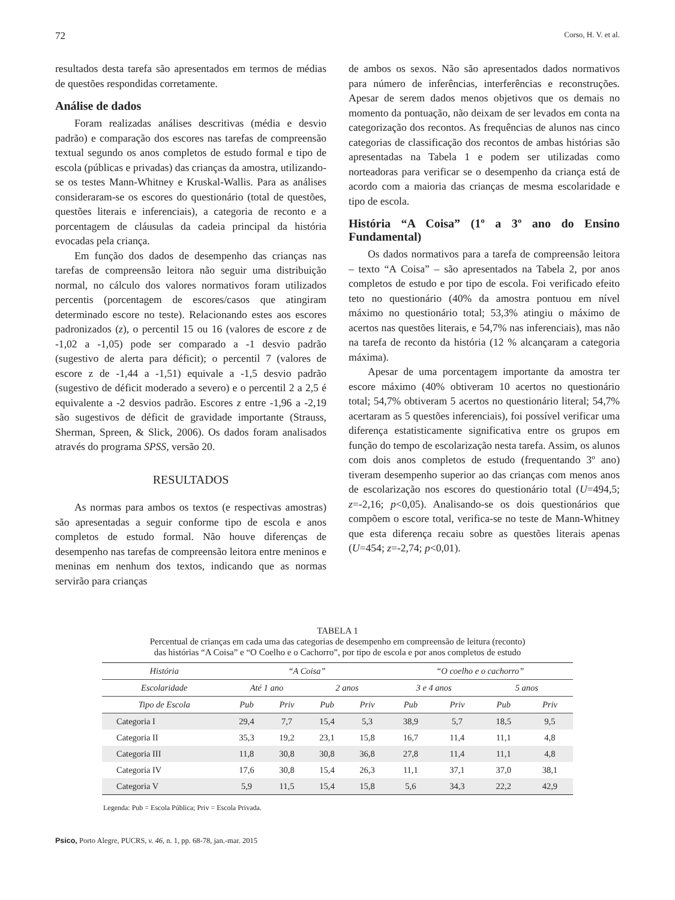72 Corso, H. V. et al.
resultados desta tarefa são apresentados em termos de médias de questões respondidas corretamente.
Análise de dados
Foram realizadas análises descritivas (média e desvio padrão) e comparação dos escores nas tarefas de compreensão textual segundo os anos completos de estudo formal e tipo de escola (públicas e privadas) das crianças da amostra, utilizando-se os testes Mann-Whitney e Kruskal-Wallis. Para as análises consideraram-se os escores do questionário (total de questões, questões literais e inferenciais), a categoria de reconto e a porcentagem de cláusulas da cadeia principal da história evocadas pela criança.
Em função dos dados de desempenho das crianças nas tarefas de compreensão leitora não seguir uma distribuição normal, no cálculo dos valores normativos foram utilizados percentis (porcentagem de escores/casos que atingiram determinado escore no teste). Relacionando estes aos escores padronizados (z), o percentil 15 ou 16 (valores de escore z de -1,02 a -1,05) pode ser comparado a -1 desvio padrão (sugestivo de alerta para déficit); o percentil 7 (valores de escore z de -1,44 a -1,51) equivale a -1,5 desvio padrão (sugestivo de déficit moderado a severo) e o percentil 2 a 2,5 é equivalente a -2 desvios padrão. Escores z entre -1,96 a -2,19 são sugestivos de déficit de gravidade importante (Strauss, Sherman, Spreen, & Slick, 2006). Os dados foram analisados através do programa SPSS, versão 20.
RESULTADOS
As normas para ambos os textos (e respectivas amostras) são apresentadas a seguir conforme tipo de escola e anos completos de estudo formal. Não houve diferenças de desempenho nas tarefas de compreensão leitora entre meninos e meninas em nenhum dos textos, indicando que as normas servirão para crianças
de ambos os sexos. Não são apresentados dados normativos para número de inferências, interferências e reconstruções. Apesar de serem dados menos objetivos que os demais no momento da pontuação, não deixam de ser levados em conta na categorização dos recontos. As frequências de alunos nas cinco categorias de classificação dos recontos de ambas histórias são apresentadas na Tabela 1 e podem ser utilizadas como norteadoras para verificar se o desempenho da criança está de acordo com a maioria das crianças de mesma escolaridade e tipo de escola.
História “A Coisa” (1º a 3º ano do Ensino Fundamental)
Os dados normativos para a tarefa de compreensão leitora – texto “A Coisa” – são apresentados na Tabela 2, por anos completos de estudo e por tipo de escola. Foi verificado efeito teto no questionário (40% da amostra pontuou em nível máximo no questionário total; 53,3% atingiu o máximo de acertos nas questões literais, e 54,7% nas inferenciais), mas não na tarefa de reconto da história (12 % alcançaram a categoria máxima).
Apesar de uma porcentagem importante da amostra ter escore máximo (40% obtiveram 10 acertos no questionário total; 54,7% obtiveram 5 acertos no questionário literal; 54,7% acertaram as 5 questões inferenciais), foi possível verificar uma diferença estatisticamente significativa entre os grupos em função do tempo de escolarização nesta tarefa. Assim, os alunos com dois anos completos de estudo (frequentando 3º ano) tiveram desempenho superior ao das crianças com menos anos de escolarização nos escores do questionário total (U=494,5; z=-2,16; p<0,05). Analisando-se os dois questionários que compõem o escore total, verifica-se no teste de Mann-Whitney que esta diferença recaiu sobre as questões literais apenas (U=454; z=-2,74; p<0,01).
TABELA 1
Percentual de crianças em cada uma das categorias de desempenho em compreensão de leitura (reconto)
das histórias “A Coisa” e “O Coelho e o Cachorro”, por tipo de escola e por anos completos de estudo
| História | “A Coisa” | | | | “O coelho e o cachorro” | | | |
| --- | --- | --- | --- | --- | --- | --- | --- | --- |
| Escolaridade | Até 1 ano | | 2 anos | | 3 e 4 anos | | 5 anos | |
| Tipo de Escola | Pub | Priv | Pub | Priv | Pub | Priv | Pub | Priv |
| Categoria I | 29,4 | 7,7 | 15,4 | 5,3 | 38,9 | 5,7 | 18,5 | 9,5 |
| Categoria II | 35,3 | 19,2 | 23,1 | 15,8 | 16,7 | 11,4 | 11,1 | 4,8 |
| Categoria III | 11,8 | 30,8 | 30,8 | 36,8 | 27,8 | 11,4 | 11,1 | 4,8 |
| Categoria IV | 17,6 | 30,8 | 15,4 | 26,3 | 11,1 | 37,1 | 37,0 | 38,1 |
| Categoria V | 5,9 | 11,5 | 15,4 | 15,8 | 5,6 | 34,3 | 22,2 | 42,9 |
Legenda: Pub = Escola Pública; Priv = Escola Privada.
Psico, Porto Alegre, PUCRS, v. 46, n. 1, pp. 68-78, jan.-mar. 2015